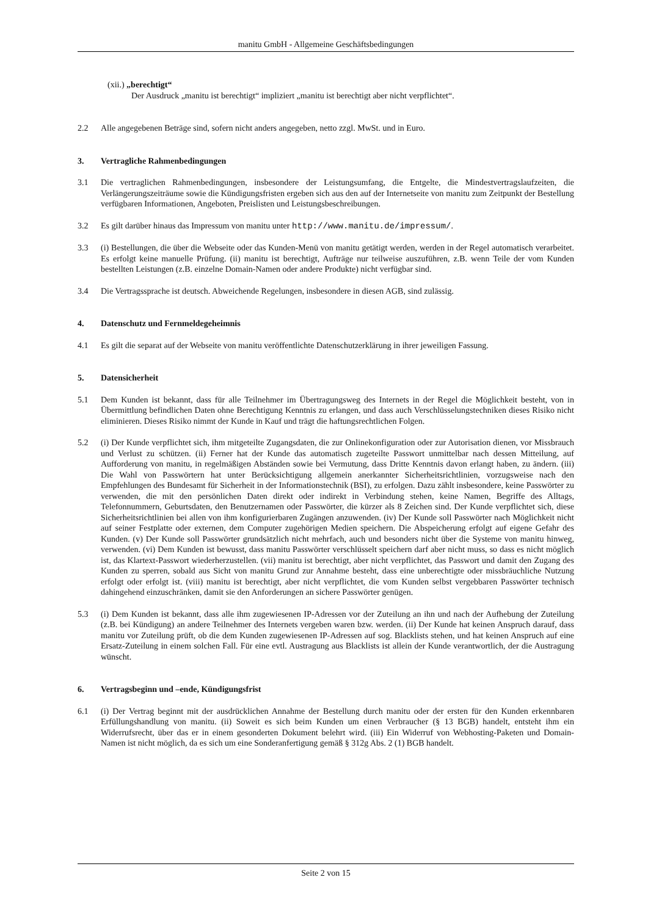manitu GmbH - Allgemeine Geschäftsbedingungen
(xii.) „berechtigt“
Der Ausdruck „manitu ist berechtigt“ impliziert „manitu ist berechtigt aber nicht verpflichtet“.
2.2 Alle angegebenen Beträge sind, sofern nicht anders angegeben, netto zzgl. MwSt. und in Euro.
3. Vertragliche Rahmenbedingungen
3.1 Die vertraglichen Rahmenbedingungen, insbesondere der Leistungsumfang, die Entgelte, die Mindestvertragslaufzeiten, die Verlängerungszeiträume sowie die Kündigungsfristen ergeben sich aus den auf der Internetseite von manitu zum Zeitpunkt der Bestellung verfügbaren Informationen, Angeboten, Preislisten und Leistungsbeschreibungen.
3.2 Es gilt darüber hinaus das Impressum von manitu unter http://www.manitu.de/impressum/.
3.3 (i) Bestellungen, die über die Webseite oder das Kunden-Menü von manitu getätigt werden, werden in der Regel automatisch verarbeitet. Es erfolgt keine manuelle Prüfung. (ii) manitu ist berechtigt, Aufträge nur teilweise auszuführen, z.B. wenn Teile der vom Kunden bestellten Leistungen (z.B. einzelne Domain-Namen oder andere Produkte) nicht verfügbar sind.
3.4 Die Vertragssprache ist deutsch. Abweichende Regelungen, insbesondere in diesen AGB, sind zulässig.
4. Datenschutz und Fernmeldegeheimnis
4.1 Es gilt die separat auf der Webseite von manitu veröffentlichte Datenschutzerklärung in ihrer jeweiligen Fassung.
5. Datensicherheit
5.1 Dem Kunden ist bekannt, dass für alle Teilnehmer im Übertragungsweg des Internets in der Regel die Möglichkeit besteht, von in Übermittlung befindlichen Daten ohne Berechtigung Kenntnis zu erlangen, und dass auch Verschlüsselungstechniken dieses Risiko nicht eliminieren. Dieses Risiko nimmt der Kunde in Kauf und trägt die haftungsrechtlichen Folgen.
5.2 (i) Der Kunde verpflichtet sich, ihm mitgeteilte Zugangsdaten, die zur Onlinekonfiguration oder zur Autorisation dienen, vor Missbrauch und Verlust zu schützen. (ii) Ferner hat der Kunde das automatisch zugeteilte Passwort unmittelbar nach dessen Mitteilung, auf Aufforderung von manitu, in regelmäßigen Abständen sowie bei Vermutung, dass Dritte Kenntnis davon erlangt haben, zu ändern. (iii) Die Wahl von Passwörtern hat unter Berücksichtigung allgemein anerkannter Sicherheitsrichtlinien, vorzugsweise nach den Empfehlungen des Bundesamt für Sicherheit in der Informationstechnik (BSI), zu erfolgen. Dazu zählt insbesondere, keine Passwörter zu verwenden, die mit den persönlichen Daten direkt oder indirekt in Verbindung stehen, keine Namen, Begriffe des Alltags, Telefonnummern, Geburtsdaten, den Benutzernamen oder Passwörter, die kürzer als 8 Zeichen sind. Der Kunde verpflichtet sich, diese Sicherheitsrichtlinien bei allen von ihm konfigurierbaren Zugängen anzuwenden. (iv) Der Kunde soll Passwörter nach Möglichkeit nicht auf seiner Festplatte oder externen, dem Computer zugehörigen Medien speichern. Die Abspeicherung erfolgt auf eigene Gefahr des Kunden. (v) Der Kunde soll Passwörter grundsätzlich nicht mehrfach, auch und besonders nicht über die Systeme von manitu hinweg, verwenden. (vi) Dem Kunden ist bewusst, dass manitu Passwörter verschlüsselt speichern darf aber nicht muss, so dass es nicht möglich ist, das Klartext-Passwort wiederherzustellen. (vii) manitu ist berechtigt, aber nicht verpflichtet, das Passwort und damit den Zugang des Kunden zu sperren, sobald aus Sicht von manitu Grund zur Annahme besteht, dass eine unberechtigte oder missbräuchliche Nutzung erfolgt oder erfolgt ist. (viii) manitu ist berechtigt, aber nicht verpflichtet, die vom Kunden selbst vergebbaren Passwörter technisch dahingehend einzuschränken, damit sie den Anforderungen an sichere Passwörter genügen.
5.3 (i) Dem Kunden ist bekannt, dass alle ihm zugewiesenen IP-Adressen vor der Zuteilung an ihn und nach der Aufhebung der Zuteilung (z.B. bei Kündigung) an andere Teilnehmer des Internets vergeben waren bzw. werden. (ii) Der Kunde hat keinen Anspruch darauf, dass manitu vor Zuteilung prüft, ob die dem Kunden zugewiesenen IP-Adressen auf sog. Blacklists stehen, und hat keinen Anspruch auf eine Ersatz-Zuteilung in einem solchen Fall. Für eine evtl. Austragung aus Blacklists ist allein der Kunde verantwortlich, der die Austragung wünscht.
6. Vertragsbeginn und –ende, Kündigungsfrist
6.1 (i) Der Vertrag beginnt mit der ausdrücklichen Annahme der Bestellung durch manitu oder der ersten für den Kunden erkennbaren Erfüllungshandlung von manitu. (ii) Soweit es sich beim Kunden um einen Verbraucher (§ 13 BGB) handelt, entsteht ihm ein Widerrufsrecht, über das er in einem gesonderten Dokument belehrt wird. (iii) Ein Widerruf von Webhosting-Paketen und Domain-Namen ist nicht möglich, da es sich um eine Sonderanfertigung gemäß § 312g Abs. 2 (1) BGB handelt.
Seite 2 von 15